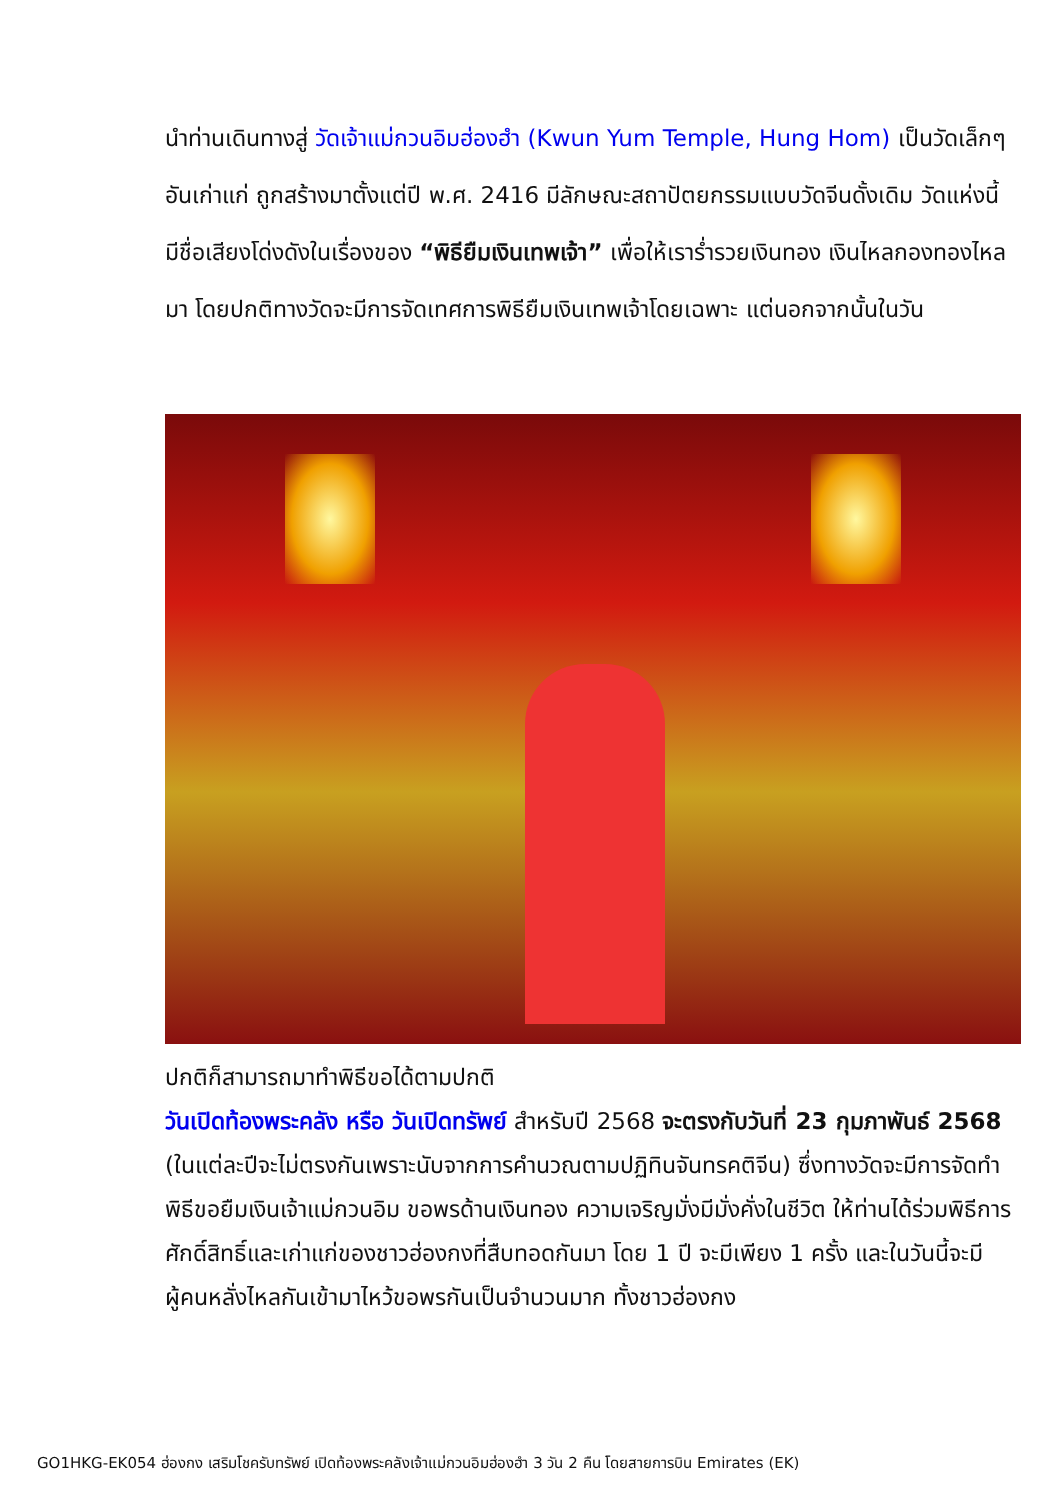นำท่านเดินทางสู่ วัดเจ้าแม่กวนอิมฮ่องฮำ (Kwun Yum Temple, Hung Hom) เป็นวัดเล็กๆ อันเก่าแก่ ถูกสร้างมาตั้งแต่ปี พ.ศ. 2416 มีลักษณะสถาปัตยกรรมแบบวัดจีนดั้งเดิม วัดแห่งนี้มีชื่อเสียงโด่งดังในเรื่องของ “พิธียืมเงินเทพเจ้า” เพื่อให้เรารํ่ารวยเงินทอง เงินไหลกองทองไหลมา โดยปกติทางวัดจะมีการจัดเทศการพิธียืมเงินเทพเจ้าโดยเฉพาะ แต่นอกจากนั้นในวัน
ปกติก็สามารถมาทำพิธีขอได้ตามปกติ
วันเปิดท้องพระคลัง หรือ วันเปิดทรัพย์ สำหรับปี 2568 จะตรงกับวันที่ 23 กุมภาพันธ์ 2568 (ในแต่ละปีจะไม่ตรงกันเพราะนับจากการคำนวณตามปฏิทินจันทรคติจีน) ซึ่งทางวัดจะมีการจัดทำพิธีขอยืมเงินเจ้าแม่กวนอิม ขอพรด้านเงินทอง ความเจริญมั่งมีมั่งคั่งในชีวิต ให้ท่านได้ร่วมพิธีการศักดิ์สิทธิ์และเก่าแก่ของชาวฮ่องกงที่สืบทอดกันมา โดย 1 ปี จะมีเพียง 1 ครั้ง และในวันนี้จะมีผู้คนหลั่งไหลกันเข้ามาไหว้ขอพรกันเป็นจำนวนมาก ทั้งชาวฮ่องกง
GO1HKG-EK054 ฮ่องกง เสริมโชครับทรัพย์ เปิดท้องพระคลังเจ้าแม่กวนอิมฮ่องฮำ 3 วัน 2 คืน โดยสายการบิน Emirates (EK)